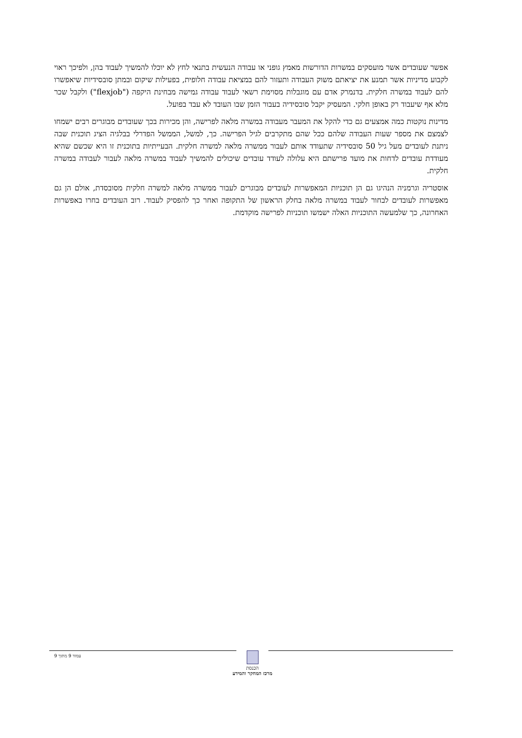אפשר שעובדים אשר מועסקים במשרות הדורשות מאמץ גופני או עבודה הנעשית בתנאי לחץ לא יוכלו להמשיך לעבוד בהן, ולפיכך ראוי לקבוע מדיניות אשר תמנע את יציאתם משוק העבודה ותעזור להם במציאת עבודה חלופית, בפעילות שיקום ובמתן סובסידיות שיאפשרו להם לעבוד במשרה חלקית. בדנמרק אדם עם מוגבלות מסוימת רשאי לעבוד עבודה גמישה מבחינת היקפה ("flexjob") ולקבל שכר מלא אף שיעבוד רק באופן חלקי. המעסיק יקבל סובסידיה בעבור הזמן שבו העובד לא עבד בפועל.
מדינות נוקטות כמה אמצעים גם כדי להקל את המעבר מעבודה במשרה מלאה לפרישה, והן מכירות בכך שעובדים מבוגרים רבים ישמחו לצמצם את מספר שעות העבודה שלהם ככל שהם מתקרבים לגיל הפרישה. כך, למשל, הממשל הפדרלי בבלגיה הציג תוכנית שבה ניתנת לעובדים מעל גיל 50 סובסידיה שתעודד אותם לעבור ממשרה מלאה למשרה חלקית. הבעייתיות בתוכנית זו היא שכשם שהיא מעודדת עובדים לדחות את מועד פרישתם היא עלולה לעודד עובדים שיכולים להמשיך לעבוד במשרה מלאה לעבור לעבודה במשרה חלקית.
אוסטריה וגרמניה הנהיגו גם הן תוכניות המאפשרות לעובדים מבוגרים לעבור ממשרה מלאה למשרה חלקית מסובסדת, אולם הן גם מאפשרות לעובדים לבחור לעבוד במשרה מלאה בחלק הראשון של התקופה ואחר כך להפסיק לעבוד. רוב העובדים בחרו באפשרות האחרונה, כך שלמעשה התוכניות האלה ישמשו תוכניות לפרישה מוקדמת.
עמוד 9 מתוך 9
הכנסת
מרכז המחקר והמידע